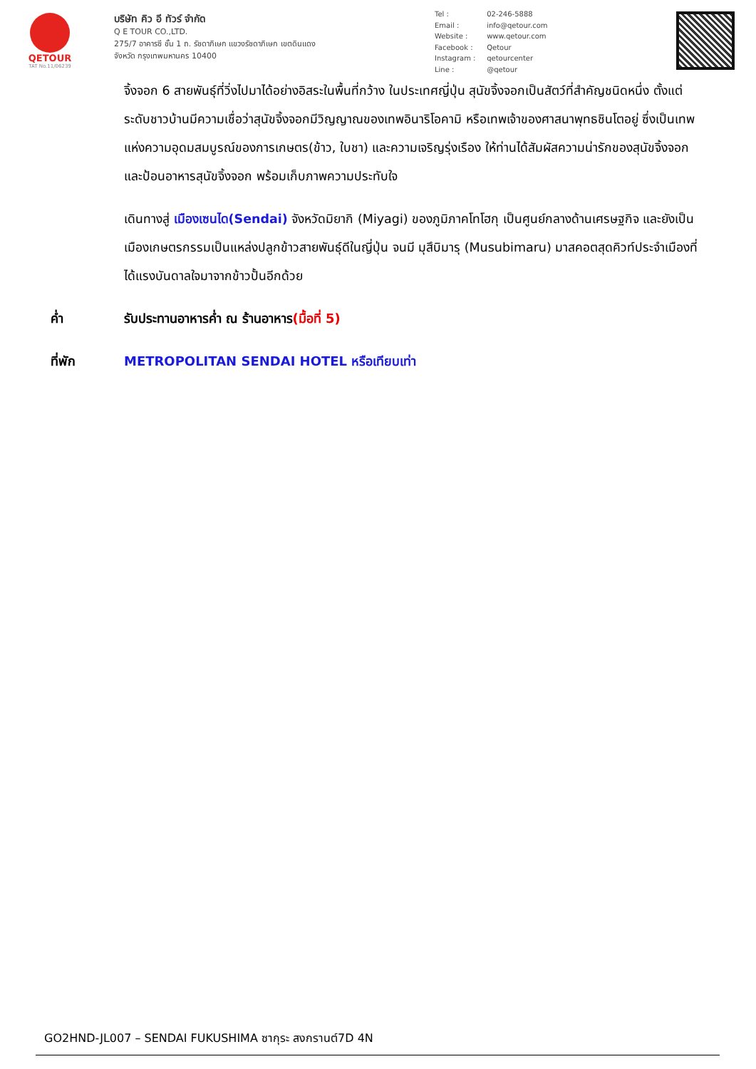QETOUR
TAT No.11/06239
บริษัท คิว อี ทัวร์ จำกัด
Q E TOUR CO.,LTD.
275/7 อาคารซี ชั้น 1 ถ. รัชดาภิเษก แขวงรัชดาภิเษก เขตดินแดง
จังหวัด กรุงเทพมหานคร 10400
Tel : 02-246-5888
Email : info@qetour.com
Website : www.qetour.com
Facebook : Qetour
Instagram : qetourcenter
Line : @qetour
จิ้งจอก 6 สายพันธุ์ที่วิ่งไปมาได้อย่างอิสระในพื้นที่กว้าง ในประเทศญี่ปุ่น สุนัขจิ้งจอกเป็นสัตว์ที่สำคัญชนิดหนึ่ง ตั้งแต่ระดับชาวบ้านมีความเชื่อว่าสุนัขจิ้งจอกมีวิญญาณของเทพอินาริโอคามิ หรือเทพเจ้าของศาสนาพุทธชินโตอยู่ ซึ่งเป็นเทพแห่งความอุดมสมบูรณ์ของการเกษตร(ข้าว, ใบชา) และความเจริญรุ่งเรือง ให้ท่านได้สัมผัสความน่ารักของสุนัขจิ้งจอก และป้อนอาหารสุนัขจิ้งจอก พร้อมเก็บภาพความประทับใจ
เดินทางสู่ เมืองเซนได(Sendai) จังหวัดมิยากิ (Miyagi) ของภูมิภาคโทโฮกุ เป็นศูนย์กลางด้านเศรษฐกิจ และยังเป็นเมืองเกษตรกรรมเป็นแหล่งปลูกข้าวสายพันธุ์ดีในญี่ปุ่น จนมี มุสึบิมารุ (Musubimaru) มาสคอตสุดคิวท์ประจำเมืองที่ได้แรงบันดาลใจมาจากข้าวปั้นอีกด้วย
ค่ำ รับประทานอาหารค่ำ ณ ร้านอาหาร(มื้อที่ 5)
ที่พัก METROPOLITAN SENDAI HOTEL หรือเทียบเท่า
GO2HND-JL007 – SENDAI FUKUSHIMA ซากุระ สงกรานต์7D 4N